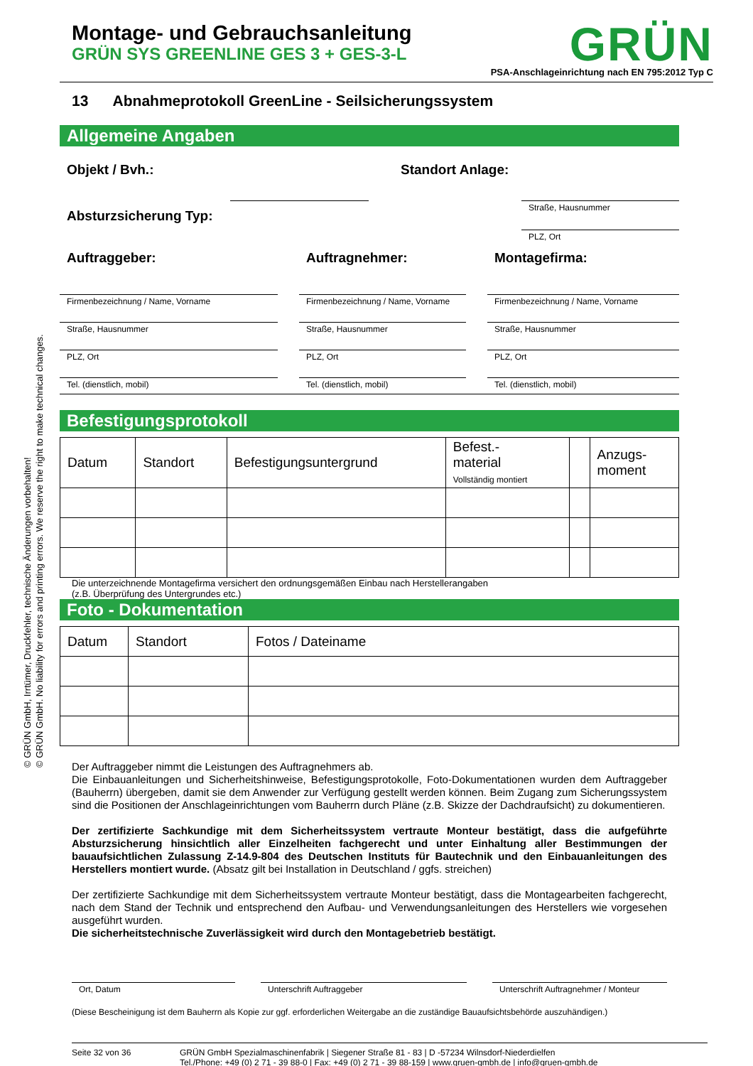© GRÜN GmbH, Irrtümer, Druckfehler, technische Änderungen vorbehalten!
© GRÜN GmbH. No liability for errors and printing errors. We reserve the right to make technical changes.
Montage- und Gebrauchsanleitung
GRÜN SYS GREENLINE GES 3 + GES-3-L
GRÜN
PSA-Anschlageinrichtung nach EN 795:2012 Typ C
13 Abnahmeprotokoll GreenLine - Seilsicherungssystem
Allgemeine Angaben
Objekt / Bvh.:
Absturzsicherung Typ:
Standort Anlage:
Straße, Hausnummer
PLZ, Ort
Auftraggeber:
Firmenbezeichnung / Name, Vorname
Straße, Hausnummer
PLZ, Ort
Tel. (dienstlich, mobil)
Auftragnehmer:
Firmenbezeichnung / Name, Vorname
Straße, Hausnummer
PLZ, Ort
Tel. (dienstlich, mobil)
Montagefirma:
Firmenbezeichnung / Name, Vorname
Straße, Hausnummer
PLZ, Ort
Tel. (dienstlich, mobil)
Befestigungsprotokoll
| Datum | Standort | Befestigungsuntergrund | Befest.- material Vollständig montiert | | Anzugs- moment |
Die unterzeichnende Montagefirma versichert den ordnungsgemäßen Einbau nach Herstellerangaben
(z.B. Überprüfung des Untergrundes etc.)
Foto - Dokumentation
| Datum | Standort | Fotos / Dateiname |
Der Auftraggeber nimmt die Leistungen des Auftragnehmers ab.
Die Einbauanleitungen und Sicherheitshinweise, Befestigungsprotokolle, Foto-Dokumentationen wurden dem Auftraggeber (Bauherrn) übergeben, damit sie dem Anwender zur Verfügung gestellt werden können. Beim Zugang zum Sicherungssystem sind die Positionen der Anschlageinrichtungen vom Bauherrn durch Pläne (z.B. Skizze der Dachdraufsicht) zu dokumentieren.
Der zertifizierte Sachkundige mit dem Sicherheitssystem vertraute Monteur bestätigt, dass die aufgeführte Absturzsicherung hinsichtlich aller Einzelheiten fachgerecht und unter Einhaltung aller Bestimmungen der bauaufsichtlichen Zulassung Z-14.9-804 des Deutschen Instituts für Bautechnik und den Einbauanleitungen des Herstellers montiert wurde. (Absatz gilt bei Installation in Deutschland / ggfs. streichen)
Der zertifizierte Sachkundige mit dem Sicherheitssystem vertraute Monteur bestätigt, dass die Montagearbeiten fachgerecht, nach dem Stand der Technik und entsprechend den Aufbau- und Verwendungsanleitungen des Herstellers wie vorgesehen ausgeführt wurden.
Die sicherheitstechnische Zuverlässigkeit wird durch den Montagebetrieb bestätigt.
Ort, Datum Unterschrift Auftraggeber Unterschrift Auftragnehmer / Monteur
(Diese Bescheinigung ist dem Bauherrn als Kopie zur ggf. erforderlichen Weitergabe an die zuständige Bauaufsichtsbehörde auszuhändigen.)
Seite 32 von 36 GRÜN GmbH Spezialmaschinenfabrik | Siegener Straße 81 - 83 | D -57234 Wilnsdorf-Niederdielfen
Tel./Phone: +49 (0) 2 71 - 39 88-0 | Fax: +49 (0) 2 71 - 39 88-159 | www.gruen-gmbh.de | info@gruen-gmbh.de